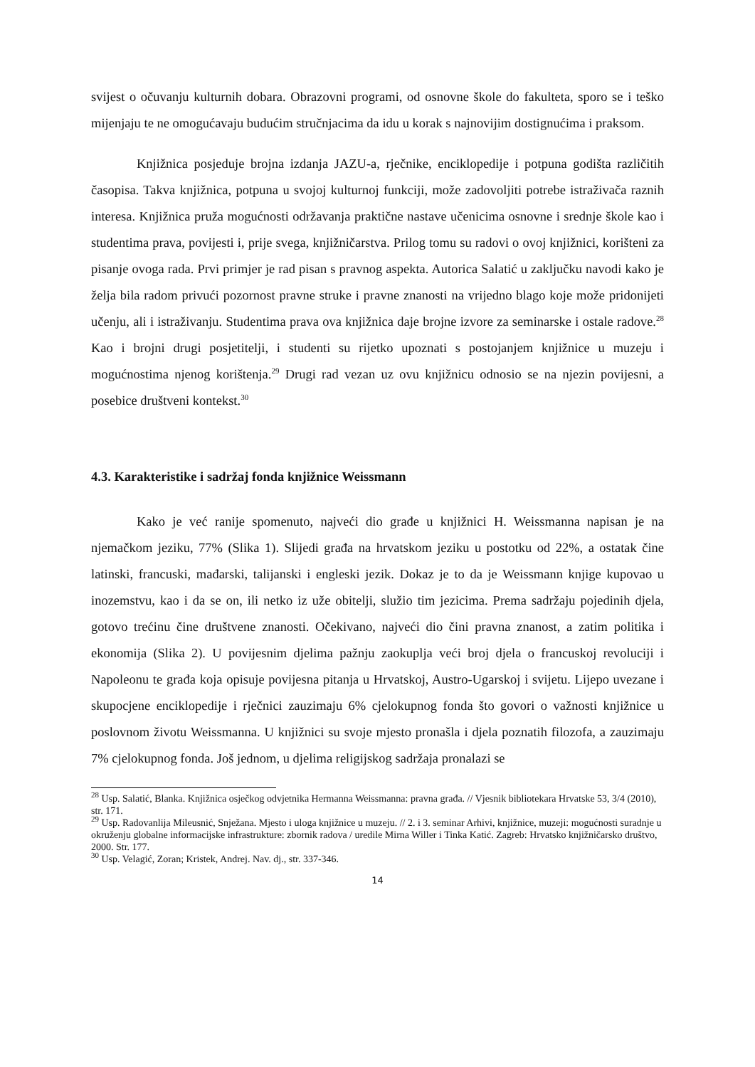svijest o očuvanju kulturnih dobara. Obrazovni programi, od osnovne škole do fakulteta, sporo se i teško mijenjaju te ne omogućavaju budućim stručnjacima da idu u korak s najnovijim dostignućima i praksom.
Knjižnica posjeduje brojna izdanja JAZU-a, rječnike, enciklopedije i potpuna godišta različitih časopisa. Takva knjižnica, potpuna u svojoj kulturnoj funkciji, može zadovoljiti potrebe istraživača raznih interesa. Knjižnica pruža mogućnosti održavanja praktične nastave učenicima osnovne i srednje škole kao i studentima prava, povijesti i, prije svega, knjižničarstva. Prilog tomu su radovi o ovoj knjižnici, korišteni za pisanje ovoga rada. Prvi primjer je rad pisan s pravnog aspekta. Autorica Salatić u zaključku navodi kako je želja bila radom privući pozornost pravne struke i pravne znanosti na vrijedno blago koje može pridonijeti učenju, ali i istraživanju. Studentima prava ova knjižnica daje brojne izvore za seminarske i ostale radove.<sup>28</sup> Kao i brojni drugi posjetitelji, i studenti su rijetko upoznati s postojanjem knjižnice u muzeju i mogućnostima njenog korištenja.<sup>29</sup> Drugi rad vezan uz ovu knjižnicu odnosio se na njezin povijesni, a posebice društveni kontekst.<sup>30</sup>
4.3. Karakteristike i sadržaj fonda knjižnice Weissmann
Kako je već ranije spomenuto, najveći dio građe u knjižnici H. Weissmanna napisan je na njemačkom jeziku, 77% (Slika 1). Slijedi građa na hrvatskom jeziku u postotku od 22%, a ostatak čine latinski, francuski, mađarski, talijanski i engleski jezik. Dokaz je to da je Weissmann knjige kupovao u inozemstvu, kao i da se on, ili netko iz uže obitelji, služio tim jezicima. Prema sadržaju pojedinih djela, gotovo trećinu čine društvene znanosti. Očekivano, najveći dio čini pravna znanost, a zatim politika i ekonomija (Slika 2). U povijesnim djelima pažnju zaokuplja veći broj djela o francuskoj revoluciji i Napoleonu te građa koja opisuje povijesna pitanja u Hrvatskoj, Austro-Ugarskoj i svijetu. Lijepo uvezane i skupocjene enciklopedije i rječnici zauzimaju 6% cjelokupnog fonda što govori o važnosti knjižnice u poslovnom životu Weissmanna. U knjižnici su svoje mjesto pronašla i djela poznatih filozofa, a zauzimaju 7% cjelokupnog fonda. Još jednom, u djelima religijskog sadržaja pronalazi se
<sup>28</sup> Usp. Salatić, Blanka. Knjižnica osječkog odvjetnika Hermanna Weissmanna: pravna građa. // Vjesnik bibliotekara Hrvatske 53, 3/4 (2010), str. 171.
<sup>29</sup> Usp. Radovanlija Mileusnić, Snježana. Mjesto i uloga knjižnice u muzeju. // 2. i 3. seminar Arhivi, knjižnice, muzeji: mogućnosti suradnje u okruženju globalne informacijske infrastrukture: zbornik radova / uredile Mirna Willer i Tinka Katić. Zagreb: Hrvatsko knjižničarsko društvo, 2000. Str. 177.
<sup>30</sup> Usp. Velagić, Zoran; Kristek, Andrej. Nav. dj., str. 337-346.
14